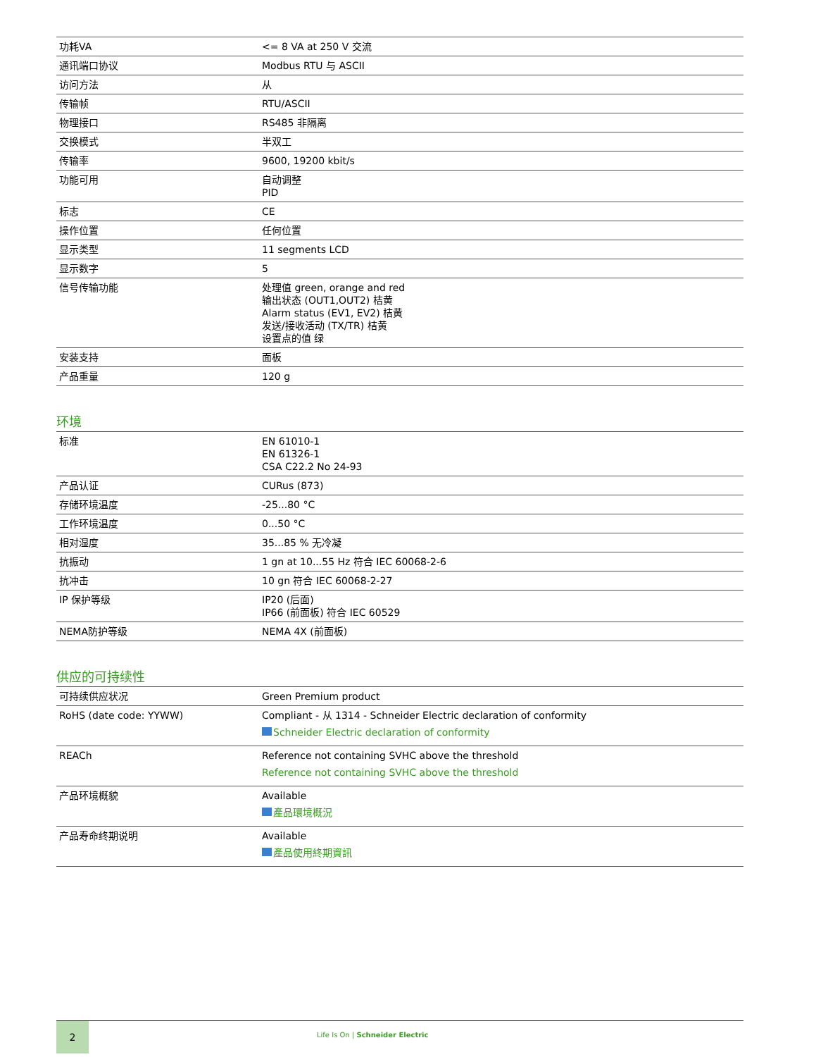| 功耗VA | <= 8 VA at 250 V 交流 |
| 通讯端口协议 | Modbus RTU 与 ASCII |
| 访问方法 | 从 |
| 传输帧 | RTU/ASCII |
| 物理接口 | RS485 非隔离 |
| 交换模式 | 半双工 |
| 传输率 | 9600, 19200 kbit/s |
| 功能可用 | 自动调整 PID |
| 标志 | CE |
| 操作位置 | 任何位置 |
| 显示类型 | 11 segments LCD |
| 显示数字 | 5 |
| 信号传输功能 | 处理值 green, orange and red 输出状态 (OUT1,OUT2) 桔黄 Alarm status (EV1, EV2) 桔黄 发送/接收活动 (TX/TR) 桔黄 设置点的值 绿 |
| 安装支持 | 面板 |
| 产品重量 | 120 g |
环境
| 标准 | EN 61010-1 EN 61326-1 CSA C22.2 No 24-93 |
| 产品认证 | CURus (873) |
| 存储环境温度 | -25...80 °C |
| 工作环境温度 | 0...50 °C |
| 相对湿度 | 35...85 % 无冷凝 |
| 抗振动 | 1 gn at 10...55 Hz 符合 IEC 60068-2-6 |
| 抗冲击 | 10 gn 符合 IEC 60068-2-27 |
| IP 保护等级 | IP20 (后面) IP66 (前面板) 符合 IEC 60529 |
| NEMA防护等级 | NEMA 4X (前面板) |
供应的可持续性
| 可持续供应状况 | Green Premium product |
| RoHS (date code: YYWW) | Compliant - 从 1314 - Schneider Electric declaration of conformity Schneider Electric declaration of conformity |
| REACh | Reference not containing SVHC above the threshold Reference not containing SVHC above the threshold |
| 产品环境概貌 | Available 產品環境概況 |
| 产品寿命终期说明 | Available 產品使用終期資訊 |
2
Life Is On | Schneider Electric